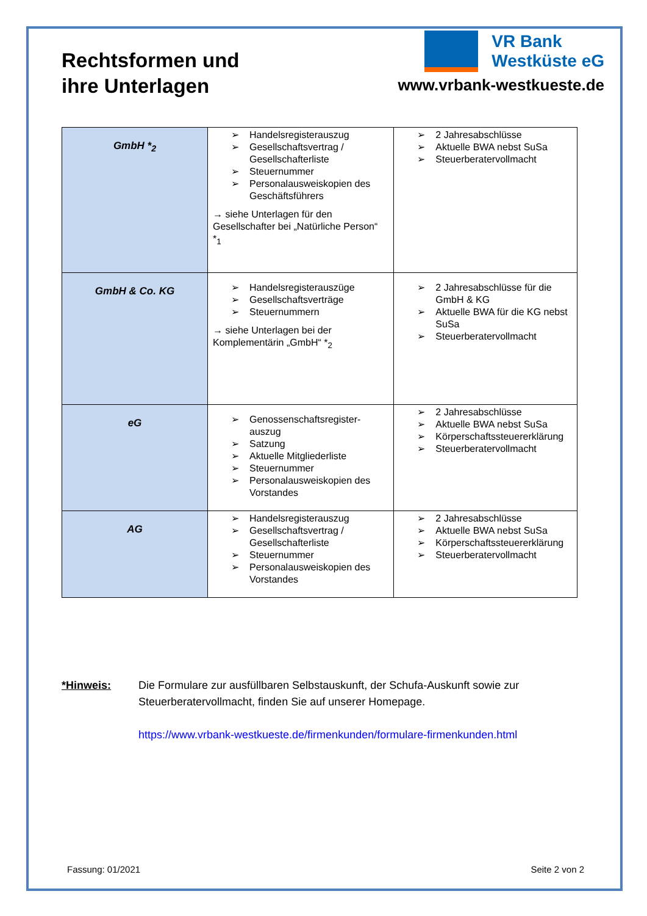Rechtsformen und
ihre Unterlagen
VR Bank
Westküste eG
www.vrbank-westkueste.de
| GmbH *<sub>2</sub> | ➢ Handelsregisterauszug ➢ Gesellschaftsvertrag / Gesellschafterliste ➢ Steuernummer ➢ Personalausweiskopien des Geschäftsführers → siehe Unterlagen für den Gesellschafter bei „Natürliche Person“ *<sub>1</sub> | ➢ 2 Jahresabschlüsse ➢ Aktuelle BWA nebst SuSa ➢ Steuerberatervollmacht |
| GmbH & Co. KG | ➢ Handelsregisterauszüge ➢ Gesellschaftsverträge ➢ Steuernummern → siehe Unterlagen bei der Komplementärin „GmbH“ *<sub>2</sub> | ➢ 2 Jahresabschlüsse für die GmbH & KG ➢ Aktuelle BWA für die KG nebst SuSa ➢ Steuerberatervollmacht |
| eG | ➢ Genossenschaftsregister-auszug ➢ Satzung ➢ Aktuelle Mitgliederliste ➢ Steuernummer ➢ Personalausweiskopien des Vorstandes | ➢ 2 Jahresabschlüsse ➢ Aktuelle BWA nebst SuSa ➢ Körperschaftssteuererklärung ➢ Steuerberatervollmacht |
| AG | ➢ Handelsregisterauszug ➢ Gesellschaftsvertrag / Gesellschafterliste ➢ Steuernummer ➢ Personalausweiskopien des Vorstandes | ➢ 2 Jahresabschlüsse ➢ Aktuelle BWA nebst SuSa ➢ Körperschaftssteuererklärung ➢ Steuerberatervollmacht |
*Hinweis: Die Formulare zur ausfüllbaren Selbstauskunft, der Schufa-Auskunft sowie zur Steuerberatervollmacht, finden Sie auf unserer Homepage.
https://www.vrbank-westkueste.de/firmenkunden/formulare-firmenkunden.html
Fassung: 01/2021 Seite 2 von 2